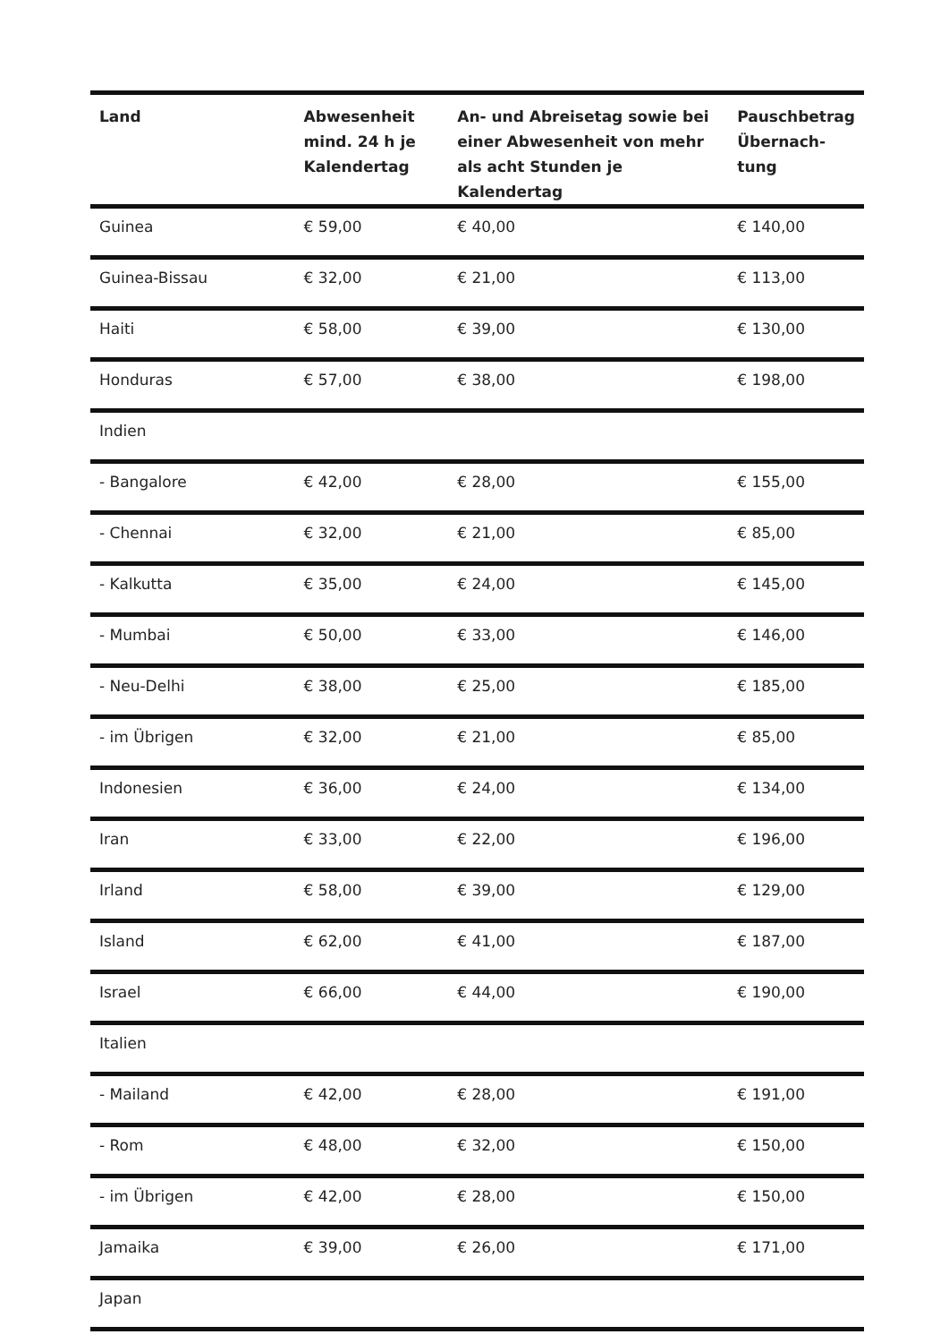| Land | Abwesenheit mind. 24 h je Kalendertag | An- und Abreisetag sowie bei einer Abwesenheit von mehr als acht Stunden je Kalendertag | Pauschbetrag Übernach-tung |
| --- | --- | --- | --- |
| Guinea | € 59,00 | € 40,00 | € 140,00 |
| Guinea-Bissau | € 32,00 | € 21,00 | € 113,00 |
| Haiti | € 58,00 | € 39,00 | € 130,00 |
| Honduras | € 57,00 | € 38,00 | € 198,00 |
| Indien | | | |
| - Bangalore | € 42,00 | € 28,00 | € 155,00 |
| - Chennai | € 32,00 | € 21,00 | € 85,00 |
| - Kalkutta | € 35,00 | € 24,00 | € 145,00 |
| - Mumbai | € 50,00 | € 33,00 | € 146,00 |
| - Neu-Delhi | € 38,00 | € 25,00 | € 185,00 |
| - im Übrigen | € 32,00 | € 21,00 | € 85,00 |
| Indonesien | € 36,00 | € 24,00 | € 134,00 |
| Iran | € 33,00 | € 22,00 | € 196,00 |
| Irland | € 58,00 | € 39,00 | € 129,00 |
| Island | € 62,00 | € 41,00 | € 187,00 |
| Israel | € 66,00 | € 44,00 | € 190,00 |
| Italien | | | |
| - Mailand | € 42,00 | € 28,00 | € 191,00 |
| - Rom | € 48,00 | € 32,00 | € 150,00 |
| - im Übrigen | € 42,00 | € 28,00 | € 150,00 |
| Jamaika | € 39,00 | € 26,00 | € 171,00 |
| Japan | | | |